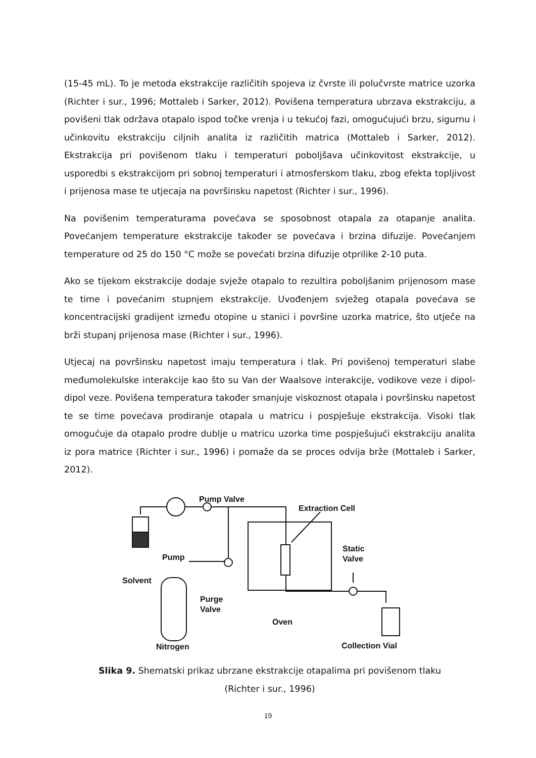(15-45 mL). To je metoda ekstrakcije različitih spojeva iz čvrste ili polučvrste matrice uzorka (Richter i sur., 1996; Mottaleb i Sarker, 2012). Povišena temperatura ubrzava ekstrakciju, a povišeni tlak održava otapalo ispod točke vrenja i u tekućoj fazi, omogućujući brzu, sigurnu i učinkovitu ekstrakciju ciljnih analita iz različitih matrica (Mottaleb i Sarker, 2012). Ekstrakcija pri povišenom tlaku i temperaturi poboljšava učinkovitost ekstrakcije, u usporedbi s ekstrakcijom pri sobnoj temperaturi i atmosferskom tlaku, zbog efekta topljivost i prijenosa mase te utjecaja na površinsku napetost (Richter i sur., 1996).
Na povišenim temperaturama povećava se sposobnost otapala za otapanje analita. Povećanjem temperature ekstrakcije također se povećava i brzina difuzije. Povećanjem temperature od 25 do 150 °C može se povećati brzina difuzije otprilike 2-10 puta.
Ako se tijekom ekstrakcije dodaje svježe otapalo to rezultira poboljšanim prijenosom mase te time i povećanim stupnjem ekstrakcije. Uvođenjem svježeg otapala povećava se koncentracijski gradijent između otopine u stanici i površine uzorka matrice, što utječe na brži stupanj prijenosa mase (Richter i sur., 1996).
Utjecaj na površinsku napetost imaju temperatura i tlak. Pri povišenoj temperaturi slabe međumolekulske interakcije kao što su Van der Waalsove interakcije, vodikove veze i dipol-dipol veze. Povišena temperatura također smanjuje viskoznost otapala i površinsku napetost te se time povećava prodiranje otapala u matricu i pospješuje ekstrakcija. Visoki tlak omogućuje da otapalo prodre dublje u matricu uzorka time pospješujući ekstrakciju analita iz pora matrice (Richter i sur., 1996) i pomaže da se proces odvija brže (Mottaleb i Sarker, 2012).
Pump Valve
Extraction Cell
Pump
Solvent
Static
Valve
Purge
Valve
Oven
Nitrogen
Collection Vial
Slika 9. Shematski prikaz ubrzane ekstrakcije otapalima pri povišenom tlaku
(Richter i sur., 1996)
19